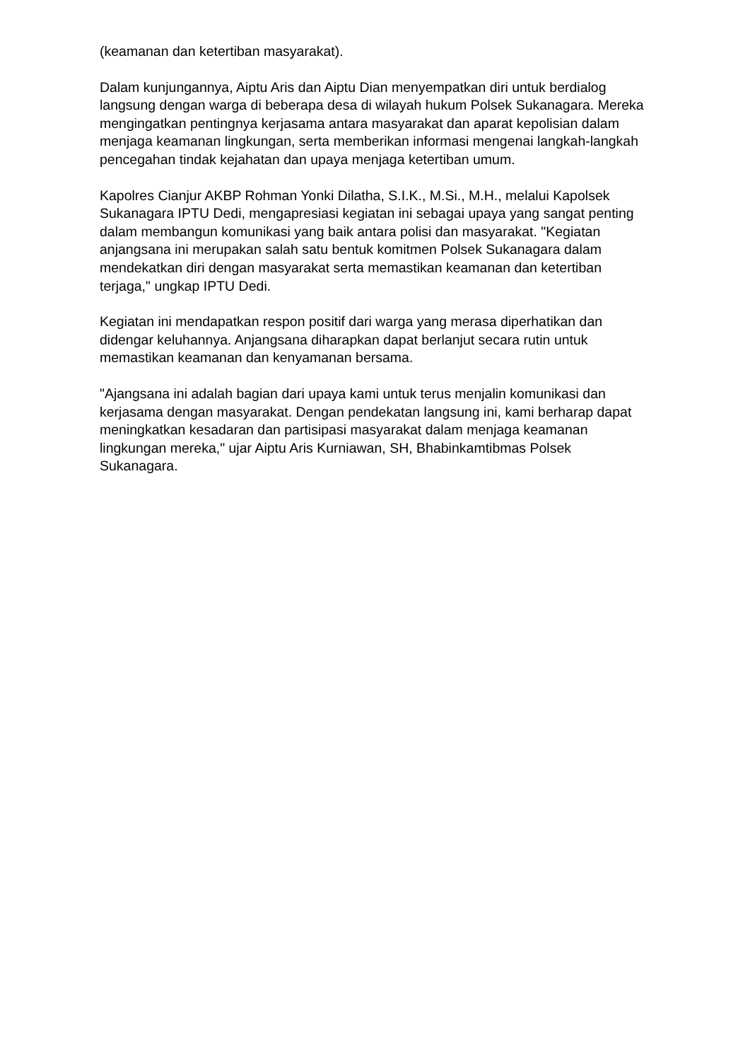(keamanan dan ketertiban masyarakat).
Dalam kunjungannya, Aiptu Aris dan Aiptu Dian menyempatkan diri untuk berdialog langsung dengan warga di beberapa desa di wilayah hukum Polsek Sukanagara. Mereka mengingatkan pentingnya kerjasama antara masyarakat dan aparat kepolisian dalam menjaga keamanan lingkungan, serta memberikan informasi mengenai langkah-langkah pencegahan tindak kejahatan dan upaya menjaga ketertiban umum.
Kapolres Cianjur AKBP Rohman Yonki Dilatha, S.I.K., M.Si., M.H., melalui Kapolsek Sukanagara IPTU Dedi, mengapresiasi kegiatan ini sebagai upaya yang sangat penting dalam membangun komunikasi yang baik antara polisi dan masyarakat. "Kegiatan anjangsana ini merupakan salah satu bentuk komitmen Polsek Sukanagara dalam mendekatkan diri dengan masyarakat serta memastikan keamanan dan ketertiban terjaga," ungkap IPTU Dedi.
Kegiatan ini mendapatkan respon positif dari warga yang merasa diperhatikan dan didengar keluhannya. Anjangsana diharapkan dapat berlanjut secara rutin untuk memastikan keamanan dan kenyamanan bersama.
"Ajangsana ini adalah bagian dari upaya kami untuk terus menjalin komunikasi dan kerjasama dengan masyarakat. Dengan pendekatan langsung ini, kami berharap dapat meningkatkan kesadaran dan partisipasi masyarakat dalam menjaga keamanan lingkungan mereka," ujar Aiptu Aris Kurniawan, SH, Bhabinkamtibmas Polsek Sukanagara.